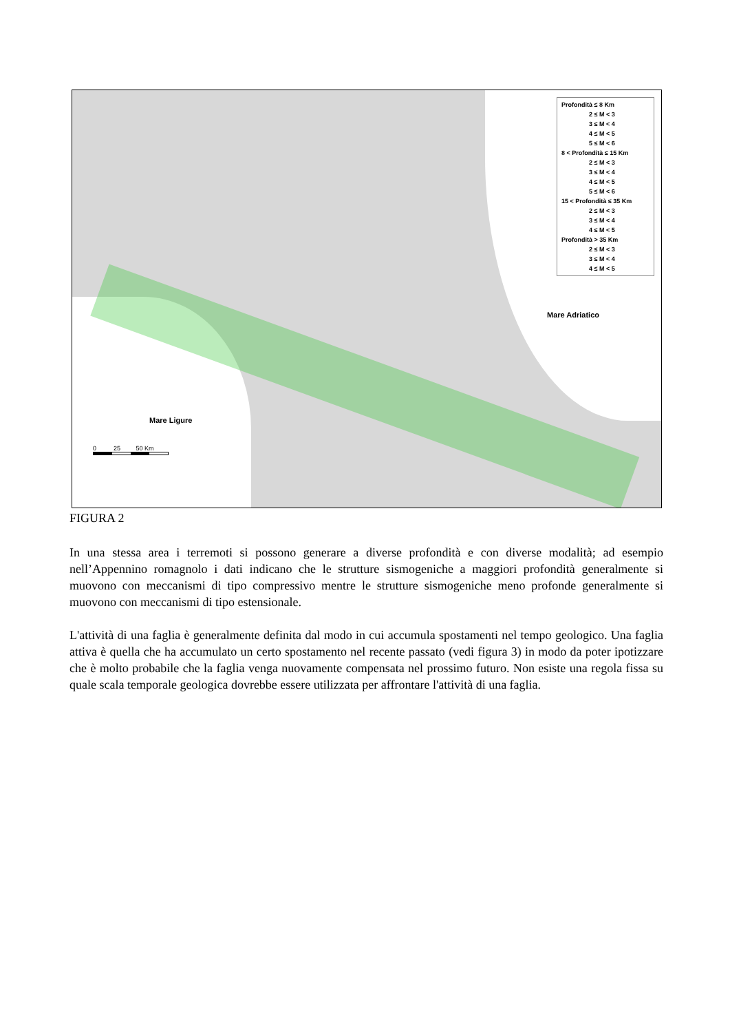Profondità ≤ 8 Km
2 ≤ M < 3
3 ≤ M < 4
4 ≤ M < 5
5 ≤ M < 6
8 < Profondità ≤ 15 Km
2 ≤ M < 3
3 ≤ M < 4
4 ≤ M < 5
5 ≤ M < 6
15 < Profondità ≤ 35 Km
2 ≤ M < 3
3 ≤ M < 4
4 ≤ M < 5
Profondità > 35 Km
2 ≤ M < 3
3 ≤ M < 4
4 ≤ M < 5
Mare Adriatico
Mare Ligure
0 25 50 Km
FIGURA 2
In una stessa area i terremoti si possono generare a diverse profondità e con diverse modalità; ad esempio nell’Appennino romagnolo i dati indicano che le strutture sismogeniche a maggiori profondità generalmente si muovono con meccanismi di tipo compressivo mentre le strutture sismogeniche meno profonde generalmente si muovono con meccanismi di tipo estensionale.
L'attività di una faglia è generalmente definita dal modo in cui accumula spostamenti nel tempo geologico. Una faglia attiva è quella che ha accumulato un certo spostamento nel recente passato (vedi figura 3) in modo da poter ipotizzare che è molto probabile che la faglia venga nuovamente compensata nel prossimo futuro. Non esiste una regola fissa su quale scala temporale geologica dovrebbe essere utilizzata per affrontare l'attività di una faglia.